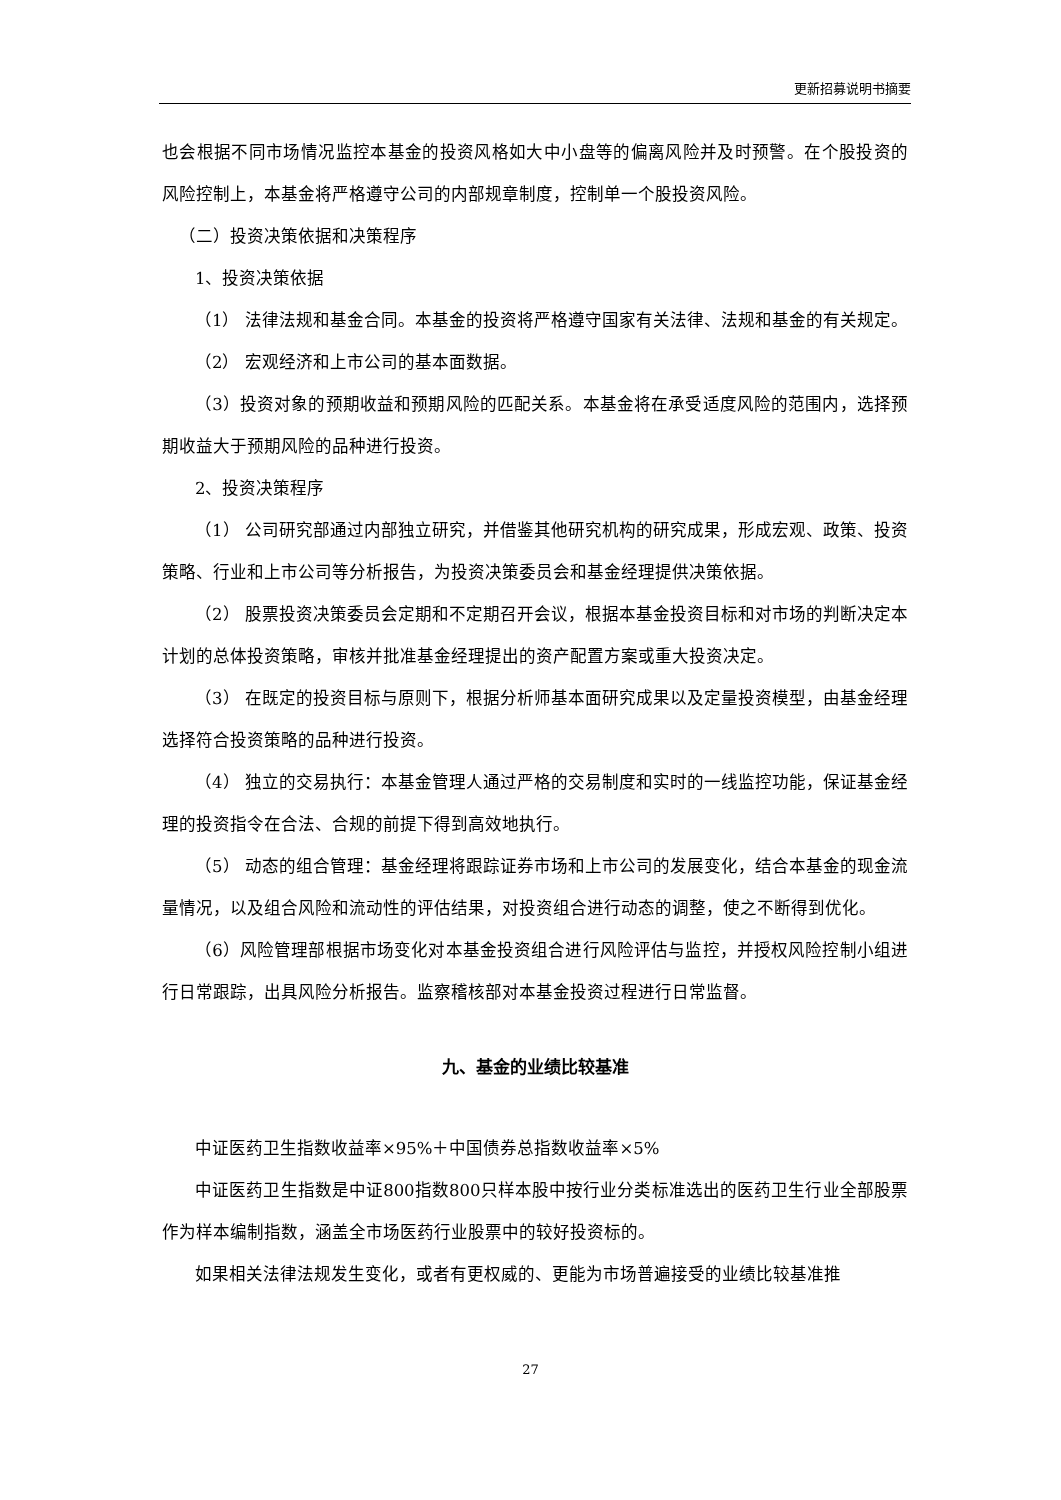更新招募说明书摘要
也会根据不同市场情况监控本基金的投资风格如大中小盘等的偏离风险并及时预警。在个股投资的风险控制上，本基金将严格遵守公司的内部规章制度，控制单一个股投资风险。
（二）投资决策依据和决策程序
1、投资决策依据
（1） 法律法规和基金合同。本基金的投资将严格遵守国家有关法律、法规和基金的有关规定。
（2） 宏观经济和上市公司的基本面数据。
（3）投资对象的预期收益和预期风险的匹配关系。本基金将在承受适度风险的范围内，选择预期收益大于预期风险的品种进行投资。
2、投资决策程序
（1） 公司研究部通过内部独立研究，并借鉴其他研究机构的研究成果，形成宏观、政策、投资策略、行业和上市公司等分析报告，为投资决策委员会和基金经理提供决策依据。
（2） 股票投资决策委员会定期和不定期召开会议，根据本基金投资目标和对市场的判断决定本计划的总体投资策略，审核并批准基金经理提出的资产配置方案或重大投资决定。
（3） 在既定的投资目标与原则下，根据分析师基本面研究成果以及定量投资模型，由基金经理选择符合投资策略的品种进行投资。
（4） 独立的交易执行：本基金管理人通过严格的交易制度和实时的一线监控功能，保证基金经理的投资指令在合法、合规的前提下得到高效地执行。
（5） 动态的组合管理：基金经理将跟踪证券市场和上市公司的发展变化，结合本基金的现金流量情况，以及组合风险和流动性的评估结果，对投资组合进行动态的调整，使之不断得到优化。
（6）风险管理部根据市场变化对本基金投资组合进行风险评估与监控，并授权风险控制小组进行日常跟踪，出具风险分析报告。监察稽核部对本基金投资过程进行日常监督。
九、基金的业绩比较基准
中证医药卫生指数收益率×95%＋中国债券总指数收益率×5%
中证医药卫生指数是中证800指数800只样本股中按行业分类标准选出的医药卫生行业全部股票作为样本编制指数，涵盖全市场医药行业股票中的较好投资标的。
如果相关法律法规发生变化，或者有更权威的、更能为市场普遍接受的业绩比较基准推
27